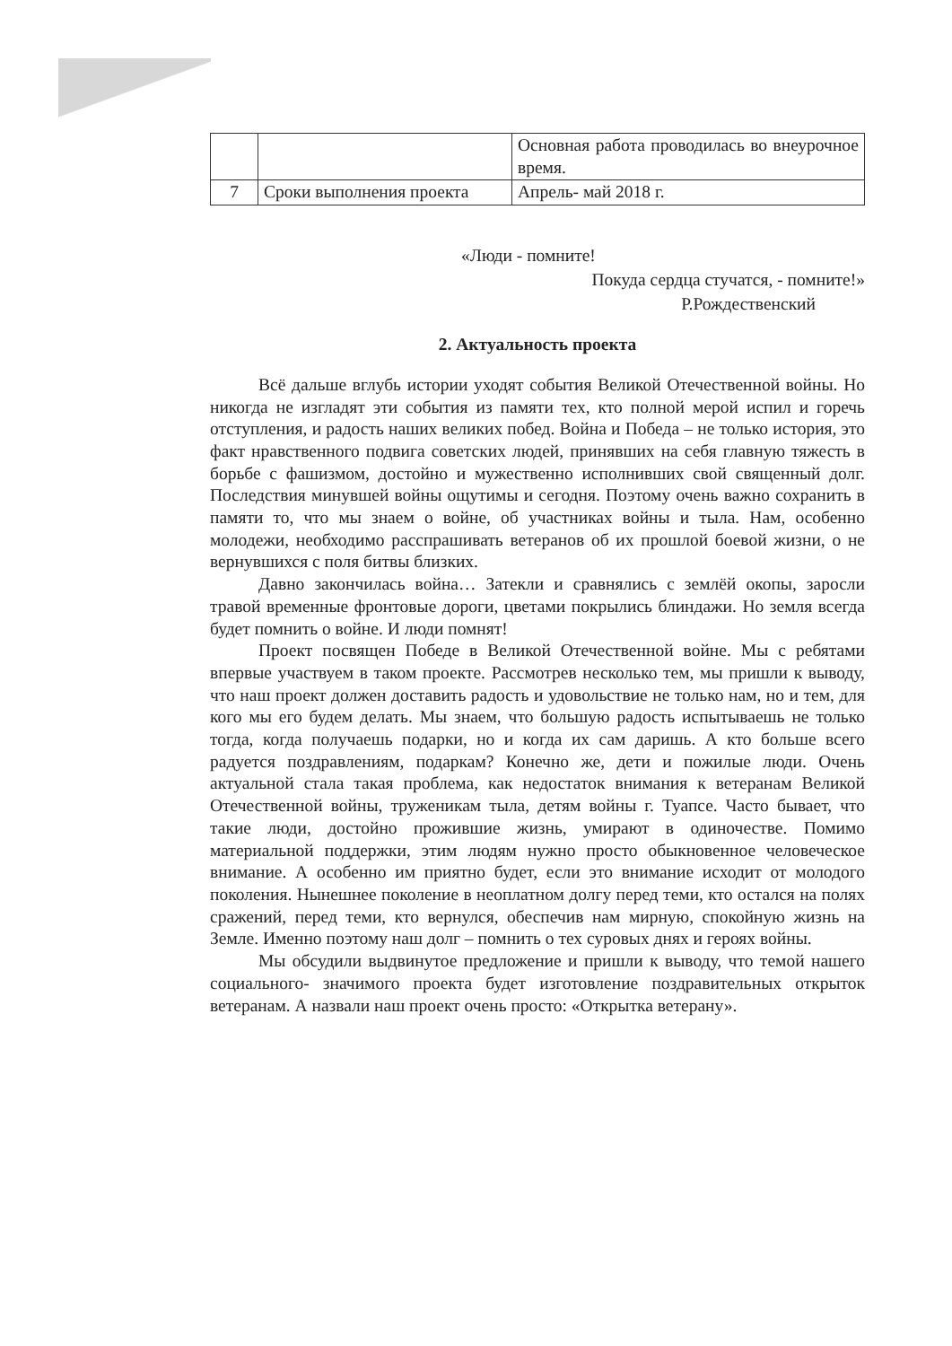| | | Основная работа проводилась во внеурочное время. |
| 7 | Сроки выполнения проекта | Апрель- май 2018 г. |
«Люди - помните!
Покуда сердца стучатся, - помните!»
Р.Рождественский
2. Актуальность проекта
Всё дальше вглубь истории уходят события Великой Отечественной войны. Но никогда не изгладят эти события из памяти тех, кто полной мерой испил и горечь отступления, и радость наших великих побед. Война и Победа – не только история, это факт нравственного подвига советских людей, принявших на себя главную тяжесть в борьбе с фашизмом, достойно и мужественно исполнивших свой священный долг. Последствия минувшей войны ощутимы и сегодня. Поэтому очень важно сохранить в памяти то, что мы знаем о войне, об участниках войны и тыла. Нам, особенно молодежи, необходимо расспрашивать ветеранов об их прошлой боевой жизни, о не вернувшихся с поля битвы близких.
Давно закончилась война… Затекли и сравнялись с землёй окопы, заросли травой временные фронтовые дороги, цветами покрылись блиндажи. Но земля всегда будет помнить о войне. И люди помнят!
Проект посвящен Победе в Великой Отечественной войне. Мы с ребятами впервые участвуем в таком проекте. Рассмотрев несколько тем, мы пришли к выводу, что наш проект должен доставить радость и удовольствие не только нам, но и тем, для кого мы его будем делать. Мы знаем, что большую радость испытываешь не только тогда, когда получаешь подарки, но и когда их сам даришь. А кто больше всего радуется поздравлениям, подаркам? Конечно же, дети и пожилые люди. Очень актуальной стала такая проблема, как недостаток внимания к ветеранам Великой Отечественной войны, труженикам тыла, детям войны г. Туапсе. Часто бывает, что такие люди, достойно прожившие жизнь, умирают в одиночестве. Помимо материальной поддержки, этим людям нужно просто обыкновенное человеческое внимание. А особенно им приятно будет, если это внимание исходит от молодого поколения. Нынешнее поколение в неоплатном долгу перед теми, кто остался на полях сражений, перед теми, кто вернулся, обеспечив нам мирную, спокойную жизнь на Земле. Именно поэтому наш долг – помнить о тех суровых днях и героях войны.
Мы обсудили выдвинутое предложение и пришли к выводу, что темой нашего социального- значимого проекта будет изготовление поздравительных открыток ветеранам. А назвали наш проект очень просто: «Открытка ветерану».